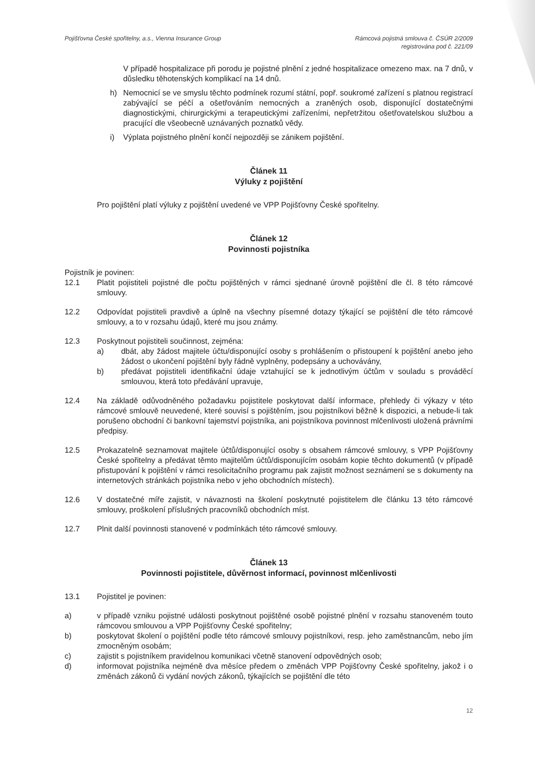Pojišťovna České spořitelny, a.s., Vienna Insurance Group
Rámcová pojistná smlouva č. ČSÚR 2/2009
registrována pod č. 221/09
V případě hospitalizace při porodu je pojistné plnění z jedné hospitalizace omezeno max. na 7 dnů, v důsledku těhotenských komplikací na 14 dnů.
h) Nemocnicí se ve smyslu těchto podmínek rozumí státní, popř. soukromé zařízení s platnou registrací zabývající se péčí a ošetřováním nemocných a zraněných osob, disponující dostatečnými diagnostickými, chirurgickými a terapeutickými zařízeními, nepřetržitou ošetřovatelskou službou a pracující dle všeobecně uznávaných poznatků vědy.
i) Výplata pojistného plnění končí nejpozději se zánikem pojištění.
Článek 11
Výluky z pojištění
Pro pojištění platí výluky z pojištění uvedené ve VPP Pojišťovny České spořitelny.
Článek 12
Povinnosti pojistníka
Pojistník je povinen:
12.1 Platit pojistiteli pojistné dle počtu pojištěných v rámci sjednané úrovně pojištění dle čl. 8 této rámcové smlouvy.
12.2 Odpovídat pojistiteli pravdivě a úplně na všechny písemné dotazy týkající se pojištění dle této rámcové smlouvy, a to v rozsahu údajů, které mu jsou známy.
12.3 Poskytnout pojistiteli součinnost, zejména:
a) dbát, aby žádost majitele účtu/disponující osoby s prohlášením o přistoupení k pojištění anebo jeho žádost o ukončení pojištění byly řádně vyplněny, podepsány a uchovávány,
b) předávat pojistiteli identifikační údaje vztahující se k jednotlivým účtům v souladu s prováděcí smlouvou, která toto předávání upravuje,
12.4 Na základě odůvodněného požadavku pojistitele poskytovat další informace, přehledy či výkazy v této rámcové smlouvě neuvedené, které souvisí s pojištěním, jsou pojistníkovi běžně k dispozici, a nebude-li tak porušeno obchodní či bankovní tajemství pojistníka, ani pojistníkova povinnost mlčenlivosti uložená právními předpisy.
12.5 Prokazatelně seznamovat majitele účtů/disponující osoby s obsahem rámcové smlouvy, s VPP Pojišťovny České spořitelny a předávat těmto majitelům účtů/disponujícím osobám kopie těchto dokumentů (v případě přistupování k pojištění v rámci resolicitačního programu pak zajistit možnost seznámení se s dokumenty na internetových stránkách pojistníka nebo v jeho obchodních místech).
12.6 V dostatečné míře zajistit, v návaznosti na školení poskytnuté pojistitelem dle článku 13 této rámcové smlouvy, proškolení příslušných pracovníků obchodních míst.
12.7 Plnit další povinnosti stanovené v podmínkách této rámcové smlouvy.
Článek 13
Povinnosti pojistitele, důvěrnost informací, povinnost mlčenlivosti
13.1 Pojistitel je povinen:
a) v případě vzniku pojistné události poskytnout pojištěné osobě pojistné plnění v rozsahu stanoveném touto rámcovou smlouvou a VPP Pojišťovny České spořitelny;
b) poskytovat školení o pojištění podle této rámcové smlouvy pojistníkovi, resp. jeho zaměstnancům, nebo jím zmocněným osobám;
c) zajistit s pojistníkem pravidelnou komunikaci včetně stanovení odpovědných osob;
d) informovat pojistníka nejméně dva měsíce předem o změnách VPP Pojišťovny České spořitelny, jakož i o změnách zákonů či vydání nových zákonů, týkajících se pojištění dle této
12